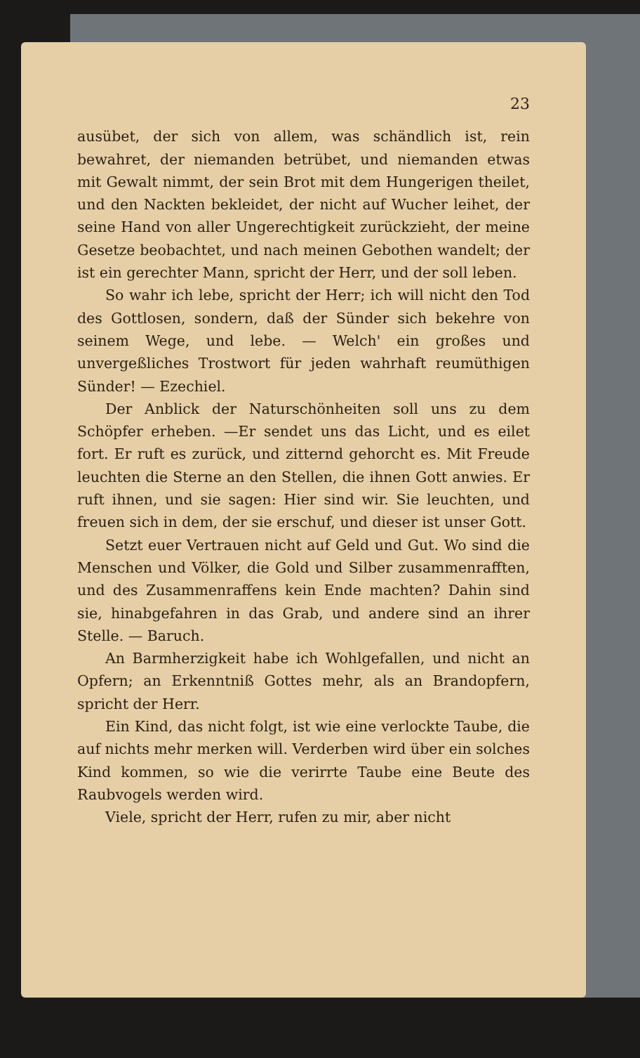23
ausübet, der sich von allem, was schändlich ist, rein bewahret, der niemanden betrübet, und niemanden etwas mit Gewalt nimmt, der sein Brot mit dem Hungerigen theilet, und den Nackten bekleidet, der nicht auf Wucher leihet, der seine Hand von aller Ungerechtigkeit zurückzieht, der meine Gesetze beobachtet, und nach meinen Gebothen wandelt; der ist ein gerechter Mann, spricht der Herr, und der soll leben.
So wahr ich lebe, spricht der Herr; ich will nicht den Tod des Gottlosen, sondern, daß der Sünder sich bekehre von seinem Wege, und lebe. — Welch' ein großes und unvergeßliches Trostwort für jeden wahrhaft reumüthigen Sünder! — Ezechiel.
Der Anblick der Naturschönheiten soll uns zu dem Schöpfer erheben. —Er sendet uns das Licht, und es eilet fort. Er ruft es zurück, und zitternd gehorcht es. Mit Freude leuchten die Sterne an den Stellen, die ihnen Gott anwies. Er ruft ihnen, und sie sagen: Hier sind wir. Sie leuchten, und freuen sich in dem, der sie erschuf, und dieser ist unser Gott.
Setzt euer Vertrauen nicht auf Geld und Gut. Wo sind die Menschen und Völker, die Gold und Silber zusammenrafften, und des Zusammenraffens kein Ende machten? Dahin sind sie, hinabgefahren in das Grab, und andere sind an ihrer Stelle. — Baruch.
An Barmherzigkeit habe ich Wohlgefallen, und nicht an Opfern; an Erkenntniß Gottes mehr, als an Brandopfern, spricht der Herr.
Ein Kind, das nicht folgt, ist wie eine verlockte Taube, die auf nichts mehr merken will. Verderben wird über ein solches Kind kommen, so wie die verirrte Taube eine Beute des Raubvogels werden wird.
Viele, spricht der Herr, rufen zu mir, aber nicht